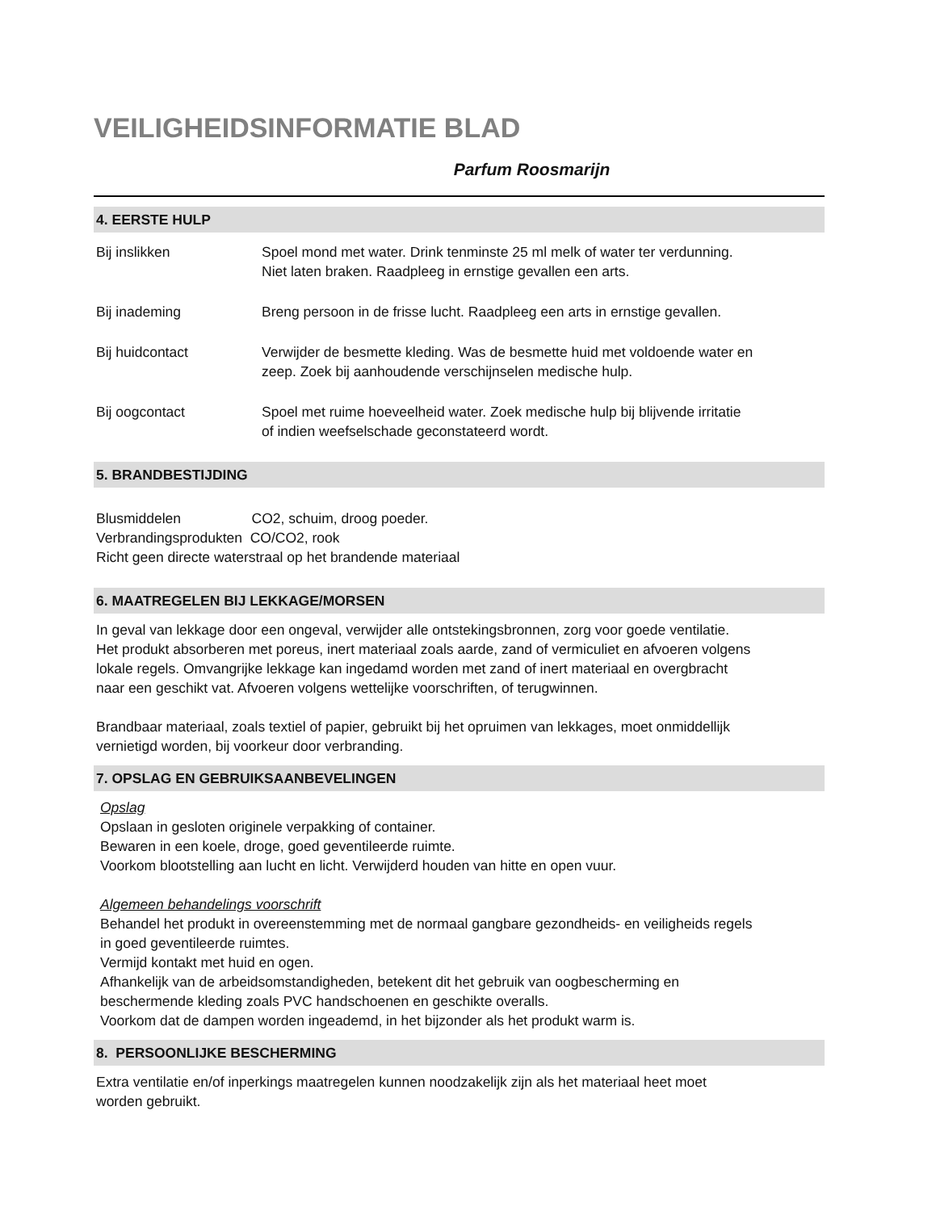VEILIGHEIDSINFORMATIE BLAD
Parfum Roosmarijn
4. EERSTE HULP
Bij inslikken Spoel mond met water. Drink tenminste 25 ml melk of water ter verdunning.
Niet laten braken. Raadpleeg in ernstige gevallen een arts.
Bij inademing Breng persoon in de frisse lucht. Raadpleeg een arts in ernstige gevallen.
Bij huidcontact Verwijder de besmette kleding. Was de besmette huid met voldoende water en
zeep. Zoek bij aanhoudende verschijnselen medische hulp.
Bij oogcontact Spoel met ruime hoeveelheid water. Zoek medische hulp bij blijvende irritatie
of indien weefselschade geconstateerd wordt.
5. BRANDBESTIJDING
Blusmiddelen CO2, schuim, droog poeder.
Verbrandingsprodukten CO/CO2, rook
Richt geen directe waterstraal op het brandende materiaal
6. MAATREGELEN BIJ LEKKAGE/MORSEN
In geval van lekkage door een ongeval, verwijder alle ontstekingsbronnen, zorg voor goede ventilatie.
Het produkt absorberen met poreus, inert materiaal zoals aarde, zand of vermiculiet en afvoeren volgens
lokale regels. Omvangrijke lekkage kan ingedamd worden met zand of inert materiaal en overgbracht
naar een geschikt vat. Afvoeren volgens wettelijke voorschriften, of terugwinnen.
Brandbaar materiaal, zoals textiel of papier, gebruikt bij het opruimen van lekkages, moet onmiddellijk
vernietigd worden, bij voorkeur door verbranding.
7. OPSLAG EN GEBRUIKSAANBEVELINGEN
Opslag
Opslaan in gesloten originele verpakking of container.
Bewaren in een koele, droge, goed geventileerde ruimte.
Voorkom blootstelling aan lucht en licht. Verwijderd houden van hitte en open vuur.
Algemeen behandelings voorschrift
Behandel het produkt in overeenstemming met de normaal gangbare gezondheids- en veiligheids regels
in goed geventileerde ruimtes.
Vermijd kontakt met huid en ogen.
Afhankelijk van de arbeidsomstandigheden, betekent dit het gebruik van oogbescherming en
beschermende kleding zoals PVC handschoenen en geschikte overalls.
Voorkom dat de dampen worden ingeademd, in het bijzonder als het produkt warm is.
8. PERSOONLIJKE BESCHERMING
Extra ventilatie en/of inperkings maatregelen kunnen noodzakelijk zijn als het materiaal heet moet
worden gebruikt.